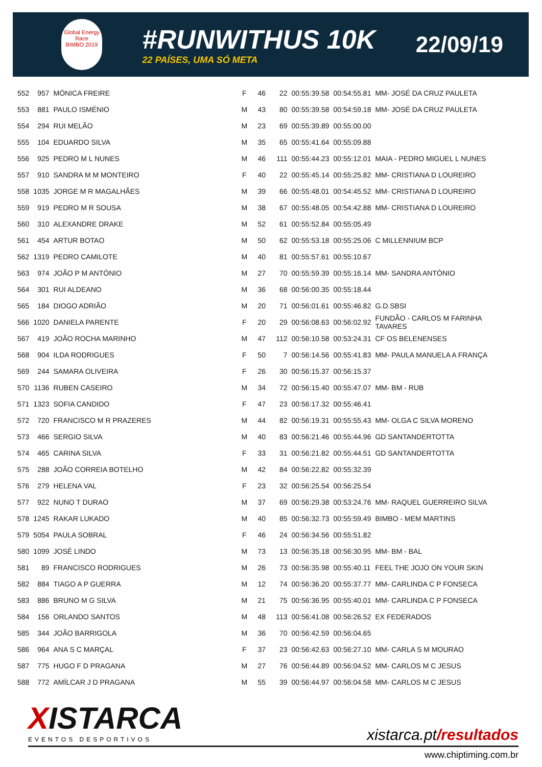Global Energy Race
BIMBO 2019
#RUNWITHUS 10K
22 PAÍSES, UMA SÓ META
22/09/19
| 552 | 957 | MÓNICA FREIRE | F | 46 | 22 | 00:55:39.58 | 00:54:55.81 | MM- JOSÉ DA CRUZ PAULETA |
| 553 | 881 | PAULO ISMÉNIO | M | 43 | 80 | 00:55:39.58 | 00:54:59.18 | MM- JOSÉ DA CRUZ PAULETA |
| 554 | 294 | RUI MELÃO | M | 23 | 69 | 00:55:39.89 | 00:55:00.00 | |
| 555 | 104 | EDUARDO SILVA | M | 35 | 65 | 00:55:41.64 | 00:55:09.88 | |
| 556 | 925 | PEDRO M L NUNES | M | 46 | 111 | 00:55:44.23 | 00:55:12.01 | MAIA - PEDRO MIGUEL L NUNES |
| 557 | 910 | SANDRA M M MONTEIRO | F | 40 | 22 | 00:55:45.14 | 00:55:25.82 | MM- CRISTIANA D LOUREIRO |
| 558 | 1035 | JORGE M R MAGALHÃES | M | 39 | 66 | 00:55:48.01 | 00:54:45.52 | MM- CRISTIANA D LOUREIRO |
| 559 | 919 | PEDRO M R SOUSA | M | 38 | 67 | 00:55:48.05 | 00:54:42.88 | MM- CRISTIANA D LOUREIRO |
| 560 | 310 | ALEXANDRE DRAKE | M | 52 | 61 | 00:55:52.84 | 00:55:05.49 | |
| 561 | 454 | ARTUR BOTAO | M | 50 | 62 | 00:55:53.18 | 00:55:25.06 | C MILLENNIUM BCP |
| 562 | 1319 | PEDRO CAMILOTE | M | 40 | 81 | 00:55:57.61 | 00:55:10.67 | |
| 563 | 974 | JOÃO P M ANTÓNIO | M | 27 | 70 | 00:55:59.39 | 00:55:16.14 | MM- SANDRA ANTÓNIO |
| 564 | 301 | RUI ALDEANO | M | 36 | 68 | 00:56:00.35 | 00:55:18.44 | |
| 565 | 184 | DIOGO ADRIÃO | M | 20 | 71 | 00:56:01.61 | 00:55:46.82 | G.D.SBSI |
| 566 | 1020 | DANIELA PARENTE | F | 20 | 29 | 00:56:08.63 | 00:56:02.92 | FUNDÃO - CARLOS M FARINHA TAVARES |
| 567 | 419 | JOÃO ROCHA MARINHO | M | 47 | 112 | 00:56:10.58 | 00:53:24.31 | CF OS BELENENSES |
| 568 | 904 | ILDA RODRIGUES | F | 50 | 7 | 00:56:14.56 | 00:55:41.83 | MM- PAULA MANUELA A FRANÇA |
| 569 | 244 | SAMARA OLIVEIRA | F | 26 | 30 | 00:56:15.37 | 00:56:15.37 | |
| 570 | 1136 | RUBEN CASEIRO | M | 34 | 72 | 00:56:15.40 | 00:55:47.07 | MM- BM - RUB |
| 571 | 1323 | SOFIA CANDIDO | F | 47 | 23 | 00:56:17.32 | 00:55:46.41 | |
| 572 | 720 | FRANCISCO M R PRAZERES | M | 44 | 82 | 00:56:19.31 | 00:55:55.43 | MM- OLGA C SILVA MORENO |
| 573 | 466 | SERGIO SILVA | M | 40 | 83 | 00:56:21.46 | 00:55:44.96 | GD SANTANDERTOTTA |
| 574 | 465 | CARINA SILVA | F | 33 | 31 | 00:56:21.82 | 00:55:44.51 | GD SANTANDERTOTTA |
| 575 | 288 | JOÃO CORREIA BOTELHO | M | 42 | 84 | 00:56:22.82 | 00:55:32.39 | |
| 576 | 279 | HELENA VAL | F | 23 | 32 | 00:56:25.54 | 00:56:25.54 | |
| 577 | 922 | NUNO T DURAO | M | 37 | 69 | 00:56:29.38 | 00:53:24.76 | MM- RAQUEL GUERREIRO SILVA |
| 578 | 1245 | RAKAR LUKADO | M | 40 | 85 | 00:56:32.73 | 00:55:59.49 | BIMBO - MEM MARTINS |
| 579 | 5054 | PAULA SOBRAL | F | 46 | 24 | 00:56:34.56 | 00:55:51.82 | |
| 580 | 1099 | JOSÉ LINDO | M | 73 | 13 | 00:56:35.18 | 00:56:30.95 | MM- BM - BAL |
| 581 | 89 | FRANCISCO RODRIGUES | M | 26 | 73 | 00:56:35.98 | 00:55:40.11 | FEEL THE JOJO ON YOUR SKIN |
| 582 | 884 | TIAGO A P GUERRA | M | 12 | 74 | 00:56:36.20 | 00:55:37.77 | MM- CARLINDA C P FONSECA |
| 583 | 886 | BRUNO M G SILVA | M | 21 | 75 | 00:56:36.95 | 00:55:40.01 | MM- CARLINDA C P FONSECA |
| 584 | 156 | ORLANDO SANTOS | M | 48 | 113 | 00:56:41.08 | 00:56:26.52 | EX FEDERADOS |
| 585 | 344 | JOÃO BARRIGOLA | M | 36 | 70 | 00:56:42.59 | 00:56:04.65 | |
| 586 | 964 | ANA S C MARÇAL | F | 37 | 23 | 00:56:42.63 | 00:56:27.10 | MM- CARLA S M MOURAO |
| 587 | 775 | HUGO F D PRAGANA | M | 27 | 76 | 00:56:44.89 | 00:56:04.52 | MM- CARLOS M C JESUS |
| 588 | 772 | AMÍLCAR J D PRAGANA | M | 55 | 39 | 00:56:44.97 | 00:56:04.58 | MM- CARLOS M C JESUS |
XISTARCA
EVENTOS DESPORTIVOS
xistarca.pt/resultados
www.chiptiming.com.br